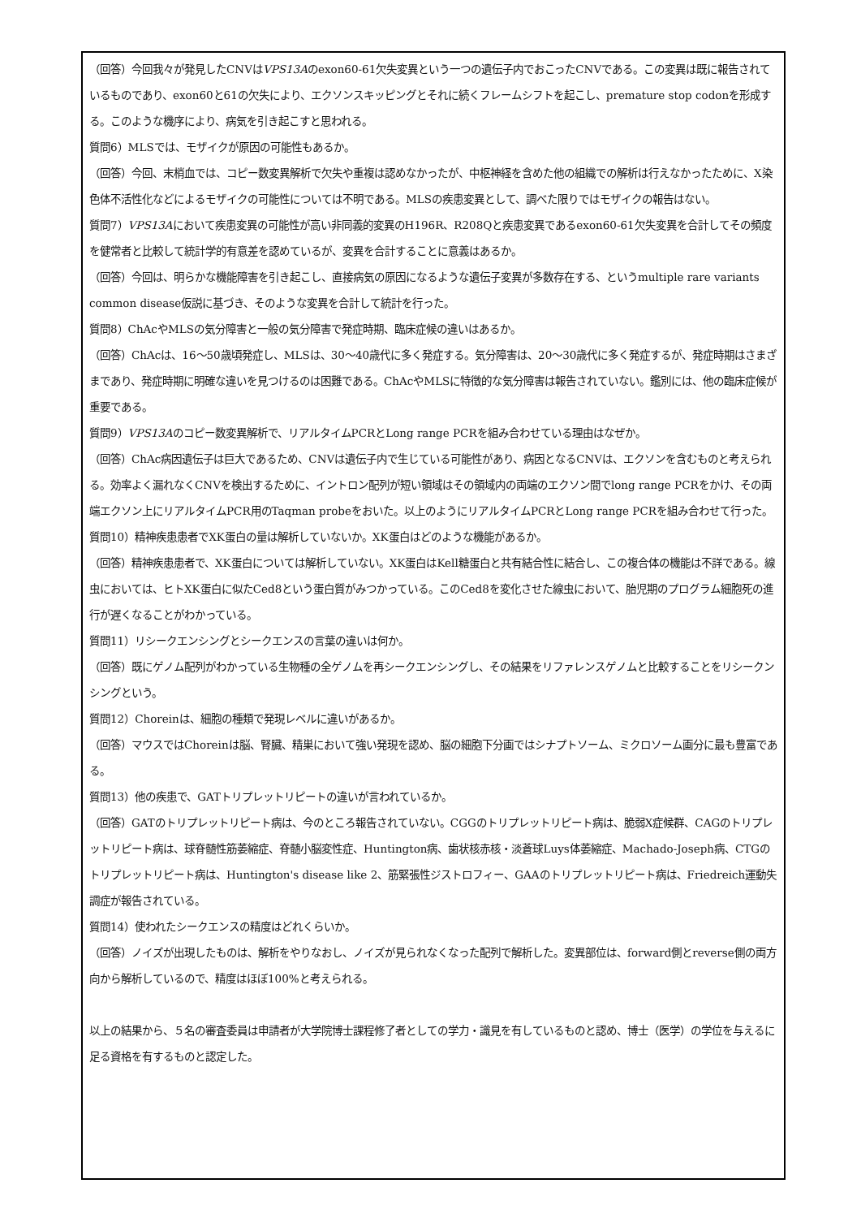（回答）今回我々が発見したCNVはVPS13Aのexon60-61欠失変異という一つの遺伝子内でおこったCNVである。この変異は既に報告されているものであり、exon60と61の欠失により、エクソンスキッピングとそれに続くフレームシフトを起こし、premature stop codonを形成する。このような機序により、病気を引き起こすと思われる。
質問6）MLSでは、モザイクが原因の可能性もあるか。
（回答）今回、末梢血では、コピー数変異解析で欠失や重複は認めなかったが、中枢神経を含めた他の組織での解析は行えなかったために、X染色体不活性化などによるモザイクの可能性については不明である。MLSの疾患変異として、調べた限りではモザイクの報告はない。
質問7）VPS13Aにおいて疾患変異の可能性が高い非同義的変異のH196R、R208Qと疾患変異であるexon60-61欠失変異を合計してその頻度を健常者と比較して統計学的有意差を認めているが、変異を合計することに意義はあるか。
（回答）今回は、明らかな機能障害を引き起こし、直接病気の原因になるような遺伝子変異が多数存在する、というmultiple rare variants common disease仮説に基づき、そのような変異を合計して統計を行った。
質問8）ChAcやMLSの気分障害と一般の気分障害で発症時期、臨床症候の違いはあるか。
（回答）ChAcは、16〜50歳頃発症し、MLSは、30〜40歳代に多く発症する。気分障害は、20〜30歳代に多く発症するが、発症時期はさまざまであり、発症時期に明確な違いを見つけるのは困難である。ChAcやMLSに特徴的な気分障害は報告されていない。鑑別には、他の臨床症候が重要である。
質問9）VPS13Aのコピー数変異解析で、リアルタイムPCRとLong range PCRを組み合わせている理由はなぜか。
（回答）ChAc病因遺伝子は巨大であるため、CNVは遺伝子内で生じている可能性があり、病因となるCNVは、エクソンを含むものと考えられる。効率よく漏れなくCNVを検出するために、イントロン配列が短い領域はその領域内の両端のエクソン間でlong range PCRをかけ、その両端エクソン上にリアルタイムPCR用のTaqman probeをおいた。以上のようにリアルタイムPCRとLong range PCRを組み合わせて行った。
質問10）精神疾患患者でXK蛋白の量は解析していないか。XK蛋白はどのような機能があるか。
（回答）精神疾患患者で、XK蛋白については解析していない。XK蛋白はKell糖蛋白と共有結合性に結合し、この複合体の機能は不詳である。線虫においては、ヒトXK蛋白に似たCed8という蛋白質がみつかっている。このCed8を変化させた線虫において、胎児期のプログラム細胞死の進行が遅くなることがわかっている。
質問11）リシークエンシングとシークエンスの言葉の違いは何か。
（回答）既にゲノム配列がわかっている生物種の全ゲノムを再シークエンシングし、その結果をリファレンスゲノムと比較することをリシークンシングという。
質問12）Choreinは、細胞の種類で発現レベルに違いがあるか。
（回答）マウスではChoreinは脳、腎臓、精巣において強い発現を認め、脳の細胞下分画ではシナプトソーム、ミクロソーム画分に最も豊富である。
質問13）他の疾患で、GATトリプレットリピートの違いが言われているか。
（回答）GATのトリプレットリピート病は、今のところ報告されていない。CGGのトリプレットリピート病は、脆弱X症候群、CAGのトリプレットリピート病は、球脊髄性筋萎縮症、脊髄小脳変性症、Huntington病、歯状核赤核・淡蒼球Luys体萎縮症、Machado-Joseph病、CTGのトリプレットリピート病は、Huntington's disease like 2、筋緊張性ジストロフィー、GAAのトリプレットリピート病は、Friedreich運動失調症が報告されている。
質問14）使われたシークエンスの精度はどれくらいか。
（回答）ノイズが出現したものは、解析をやりなおし、ノイズが見られなくなった配列で解析した。変異部位は、forward側とreverse側の両方向から解析しているので、精度はほぼ100%と考えられる。
以上の結果から、５名の審査委員は申請者が大学院博士課程修了者としての学力・識見を有しているものと認め、博士（医学）の学位を与えるに足る資格を有するものと認定した。